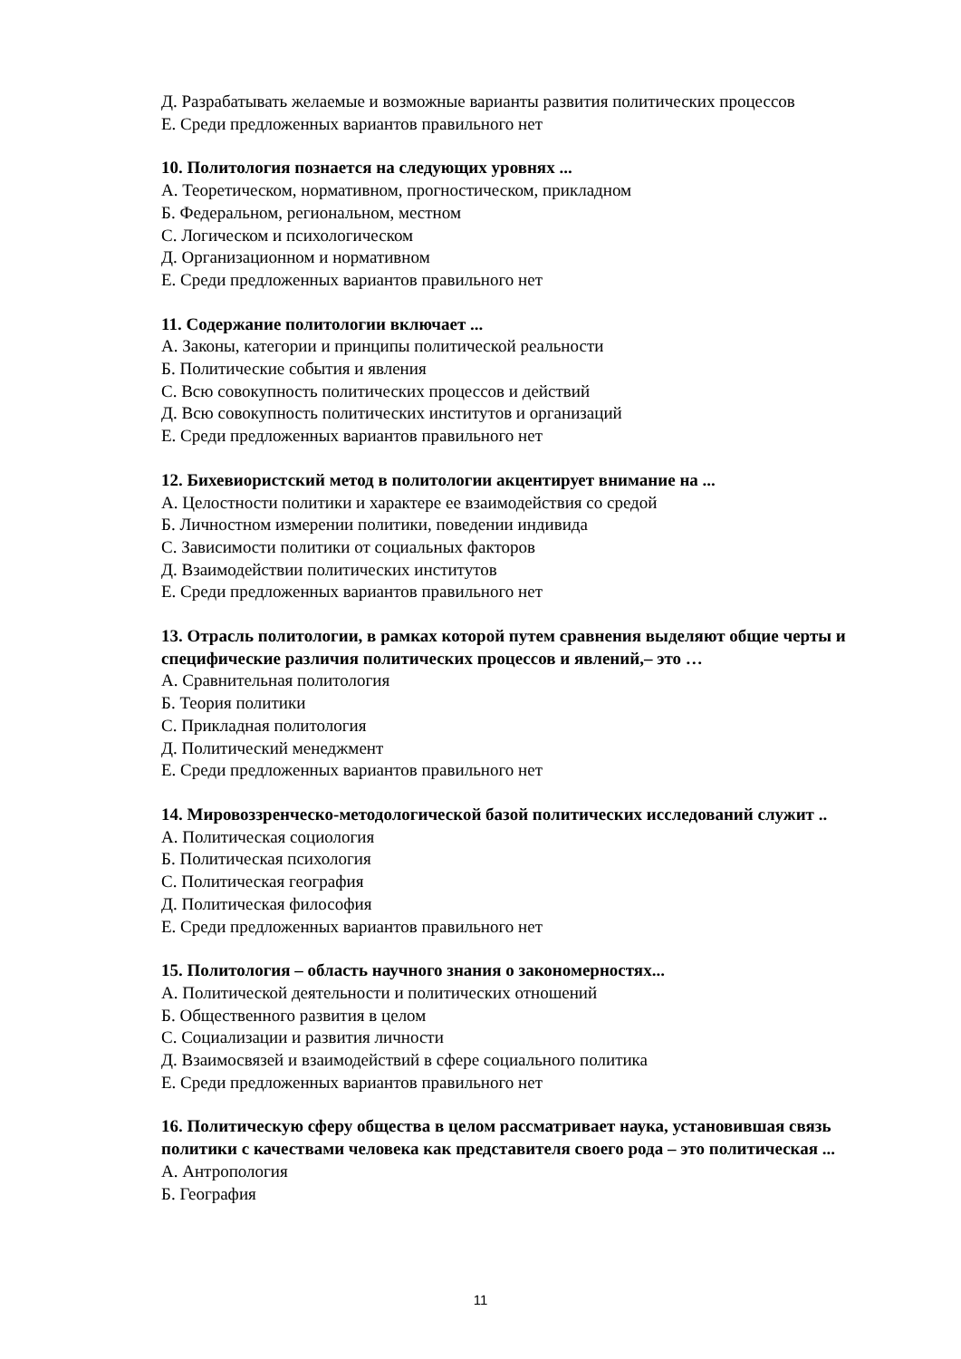Д. Разрабатывать желаемые и возможные варианты развития политических процессов
Е. Среди предложенных вариантов правильного нет
10. Политология познается на следующих уровнях ...
А. Теоретическом, нормативном, прогностическом, прикладном
Б. Федеральном, региональном, местном
С. Логическом и психологическом
Д. Организационном и нормативном
Е. Среди предложенных вариантов правильного нет
11. Содержание политологии включает ...
А. Законы, категории и принципы политической реальности
Б. Политические события и явления
С. Всю совокупность политических процессов и действий
Д. Всю совокупность политических институтов и организаций
Е. Среди предложенных вариантов правильного нет
12. Бихевиористский метод в политологии акцентирует внимание на ...
А. Целостности политики и характере ее взаимодействия со средой
Б. Личностном измерении политики, поведении индивида
С. Зависимости политики от социальных факторов
Д. Взаимодействии политических институтов
Е. Среди предложенных вариантов правильного нет
13. Отрасль политологии, в рамках которой путем сравнения выделяют общие черты и специфические различия политических процессов и явлений,– это …
А. Сравнительная политология
Б. Теория политики
С. Прикладная политология
Д. Политический менеджмент
Е. Среди предложенных вариантов правильного нет
14. Мировоззренческо-методологической базой политических исследований служит ..
А. Политическая социология
Б. Политическая психология
С. Политическая география
Д. Политическая философия
Е. Среди предложенных вариантов правильного нет
15. Политология – область научного знания о закономерностях...
А. Политической деятельности и политических отношений
Б. Общественного развития в целом
С. Социализации и развития личности
Д. Взаимосвязей и взаимодействий в сфере социального политика
Е. Среди предложенных вариантов правильного нет
16. Политическую сферу общества в целом рассматривает наука, установившая связь политики с качествами человека как представителя своего рода – это политическая ...
А. Антропология
Б. География
11